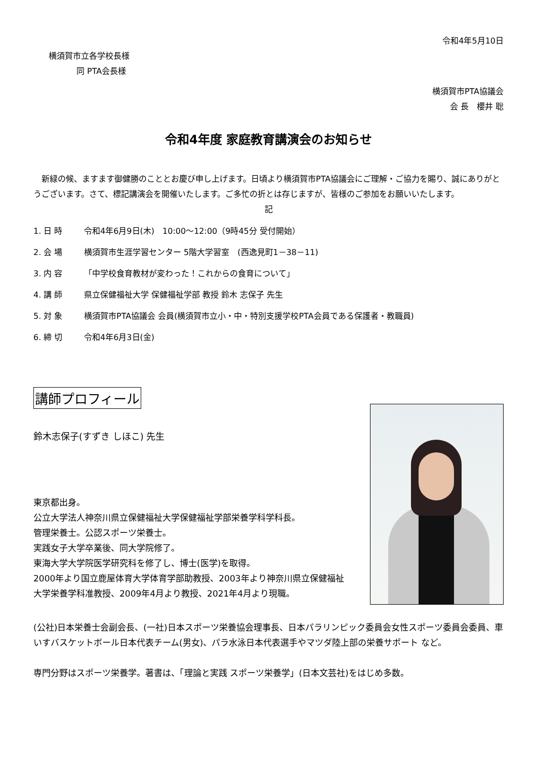令和4年5月10日
横須賀市立各学校長様
同 PTA会長様
横須賀市PTA協議会
会 長　櫻井 聡
令和4年度 家庭教育講演会のお知らせ
　新緑の候、ますます御健勝のこととお慶び申し上げます。日頃より横須賀市PTA協議会にご理解・ご協力を賜り、誠にありがとうございます。さて、標記講演会を開催いたします。ご多忙の折とは存じますが、皆様のご参加をお願いいたします。
記
1. 日 時 令和4年6月9日(木)　10:00～12:00（9時45分 受付開始）
2. 会 場 横須賀市生涯学習センター 5階大学習室　(西逸見町1－38－11)
3. 内 容 「中学校食育教材が変わった！これからの食育について」
4. 講 師 県立保健福祉大学 保健福祉学部 教授 鈴木 志保子 先生
5. 対 象 横須賀市PTA協議会 会員(横須賀市立小・中・特別支援学校PTA会員である保護者・教職員)
6. 締 切 令和4年6月3日(金)
講師プロフィール
鈴木志保子(すずき しほこ) 先生
東京都出身。
公立大学法人神奈川県立保健福祉大学保健福祉学部栄養学科学科長。
管理栄養士。公認スポーツ栄養士。
実践女子大学卒業後、同大学院修了。
東海大学大学院医学研究科を修了し、博士(医学)を取得。
2000年より国立鹿屋体育大学体育学部助教授、2003年より神奈川県立保健福祉大学栄養学科准教授、2009年4月より教授、2021年4月より現職。
(公社)日本栄養士会副会長、(一社)日本スポーツ栄養協会理事長、日本パラリンピック委員会女性スポーツ委員会委員、車いすバスケットボール日本代表チーム(男女)、パラ水泳日本代表選手やマツダ陸上部の栄養サポート など。
専門分野はスポーツ栄養学。著書は、「理論と実践 スポーツ栄養学」(日本文芸社)をはじめ多数。